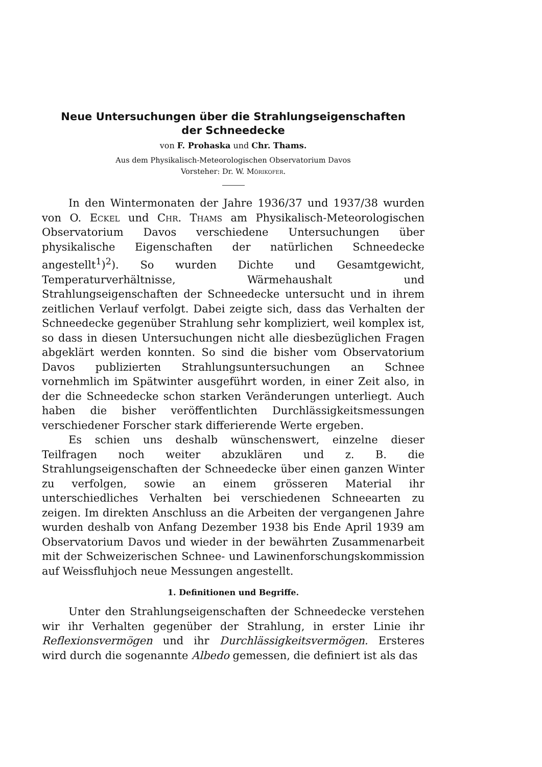Neue Untersuchungen über die Strahlungseigenschaften
der Schneedecke
von F. Prohaska und Chr. Thams.
Aus dem Physikalisch-Meteorologischen Observatorium Davos
Vorsteher: Dr. W. Mörikofer.
In den Wintermonaten der Jahre 1936/37 und 1937/38 wurden von O. Eckel und Chr. Thams am Physikalisch-Meteorologischen Observatorium Davos verschiedene Untersuchungen über physikalische Eigenschaften der natürlichen Schneedecke angestellt<sup>1</sup>)<sup>2</sup>). So wurden Dichte und Gesamtgewicht, Temperaturverhältnisse, Wärmehaushalt und Strahlungseigenschaften der Schneedecke untersucht und in ihrem zeitlichen Verlauf verfolgt. Dabei zeigte sich, dass das Verhalten der Schneedecke gegenüber Strahlung sehr kompliziert, weil komplex ist, so dass in diesen Untersuchungen nicht alle diesbezüglichen Fragen abgeklärt werden konnten. So sind die bisher vom Observatorium Davos publizierten Strahlungsuntersuchungen an Schnee vornehmlich im Spätwinter ausgeführt worden, in einer Zeit also, in der die Schneedecke schon starken Veränderungen unterliegt. Auch haben die bisher veröffentlichten Durchlässigkeitsmessungen verschiedener Forscher stark differierende Werte ergeben.
Es schien uns deshalb wünschenswert, einzelne dieser Teilfragen noch weiter abzuklären und z. B. die Strahlungseigenschaften der Schneedecke über einen ganzen Winter zu verfolgen, sowie an einem grösseren Material ihr unterschiedliches Verhalten bei verschiedenen Schneearten zu zeigen. Im direkten Anschluss an die Arbeiten der vergangenen Jahre wurden deshalb von Anfang Dezember 1938 bis Ende April 1939 am Observatorium Davos und wieder in der bewährten Zusammenarbeit mit der Schweizerischen Schnee- und Lawinenforschungskommission auf Weissfluhjoch neue Messungen angestellt.
1. Definitionen und Begriffe.
Unter den Strahlungseigenschaften der Schneedecke verstehen wir ihr Verhalten gegenüber der Strahlung, in erster Linie ihr Reflexionsvermögen und ihr Durchlässigkeitsvermögen. Ersteres wird durch die sogenannte Albedo gemessen, die definiert ist als das